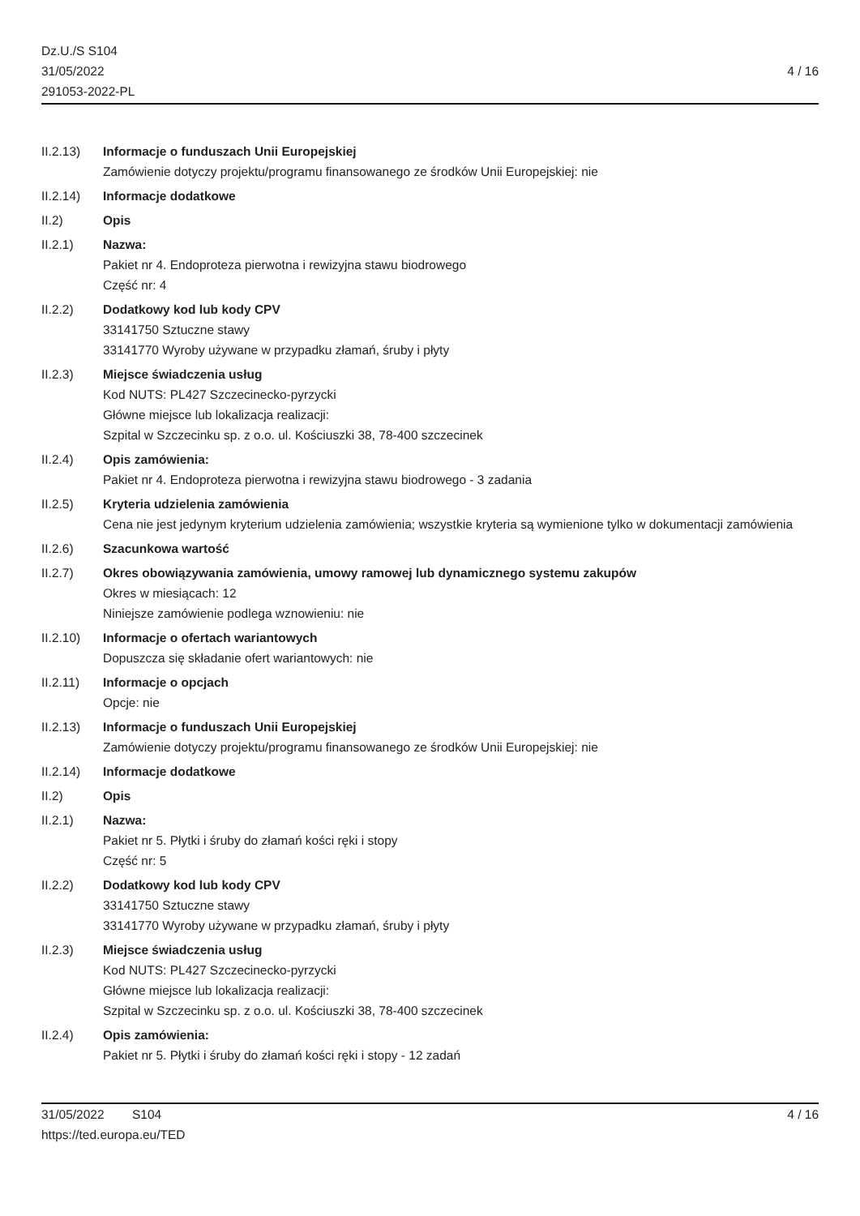Dz.U./S S104
31/05/2022
291053-2022-PL
4 / 16
II.2.13) Informacje o funduszach Unii Europejskiej
Zamówienie dotyczy projektu/programu finansowanego ze środków Unii Europejskiej: nie
II.2.14) Informacje dodatkowe
II.2) Opis
II.2.1) Nazwa:
Pakiet nr 4. Endoproteza pierwotna i rewizyjna stawu biodrowego
Część nr: 4
II.2.2) Dodatkowy kod lub kody CPV
33141750 Sztuczne stawy
33141770 Wyroby używane w przypadku złamań, śruby i płyty
II.2.3) Miejsce świadczenia usług
Kod NUTS: PL427 Szczecinecko-pyrzycki
Główne miejsce lub lokalizacja realizacji:
Szpital w Szczecinku sp. z o.o. ul. Kościuszki 38, 78-400 szczecinek
II.2.4) Opis zamówienia:
Pakiet nr 4. Endoproteza pierwotna i rewizyjna stawu biodrowego - 3 zadania
II.2.5) Kryteria udzielenia zamówienia
Cena nie jest jedynym kryterium udzielenia zamówienia; wszystkie kryteria są wymienione tylko w dokumentacji zamówienia
II.2.6) Szacunkowa wartość
II.2.7) Okres obowiązywania zamówienia, umowy ramowej lub dynamicznego systemu zakupów
Okres w miesiącach: 12
Niniejsze zamówienie podlega wznowieniu: nie
II.2.10) Informacje o ofertach wariantowych
Dopuszcza się składanie ofert wariantowych: nie
II.2.11) Informacje o opcjach
Opcje: nie
II.2.13) Informacje o funduszach Unii Europejskiej
Zamówienie dotyczy projektu/programu finansowanego ze środków Unii Europejskiej: nie
II.2.14) Informacje dodatkowe
II.2) Opis
II.2.1) Nazwa:
Pakiet nr 5. Płytki i śruby do złamań kości ręki i stopy
Część nr: 5
II.2.2) Dodatkowy kod lub kody CPV
33141750 Sztuczne stawy
33141770 Wyroby używane w przypadku złamań, śruby i płyty
II.2.3) Miejsce świadczenia usług
Kod NUTS: PL427 Szczecinecko-pyrzycki
Główne miejsce lub lokalizacja realizacji:
Szpital w Szczecinku sp. z o.o. ul. Kościuszki 38, 78-400 szczecinek
II.2.4) Opis zamówienia:
Pakiet nr 5. Płytki i śruby do złamań kości ręki i stopy - 12 zadań
31/05/2022 S104 4 / 16
https://ted.europa.eu/TED